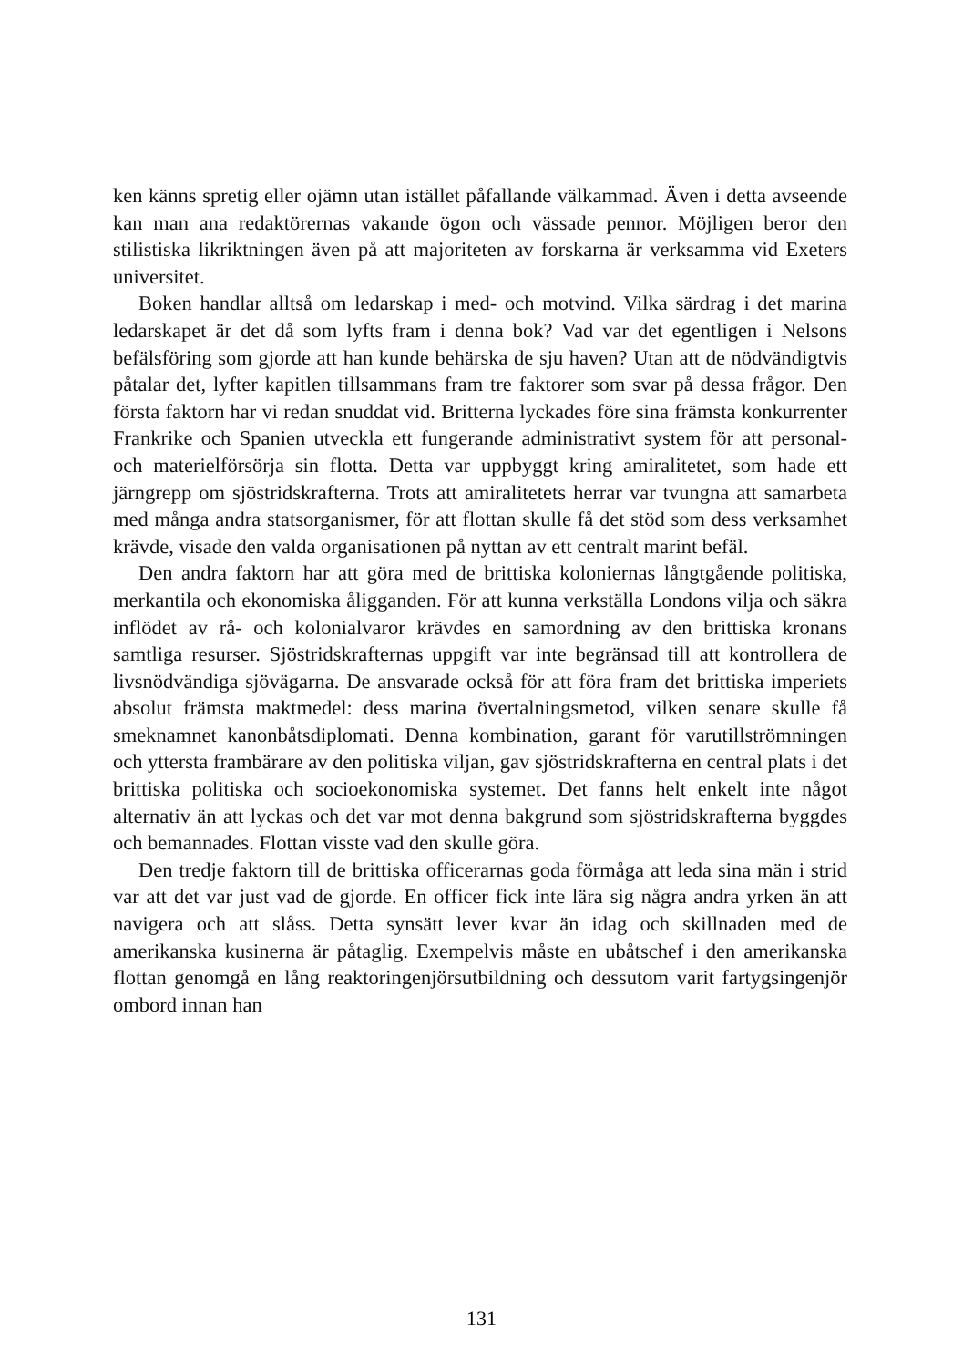ken känns spretig eller ojämn utan istället påfallande välkammad. Även i detta avseende kan man ana redaktörernas vakande ögon och vässade pennor. Möjligen beror den stilistiska likriktningen även på att majoriteten av forskarna är verksamma vid Exeters universitet.
Boken handlar alltså om ledarskap i med- och motvind. Vilka särdrag i det marina ledarskapet är det då som lyfts fram i denna bok? Vad var det egentligen i Nelsons befälsföring som gjorde att han kunde behärska de sju haven? Utan att de nödvändigtvis påtalar det, lyfter kapitlen tillsammans fram tre faktorer som svar på dessa frågor. Den första faktorn har vi redan snuddat vid. Britterna lyckades före sina främsta konkurrenter Frankrike och Spanien utveckla ett fungerande administrativt system för att personal- och materielförsörja sin flotta. Detta var uppbyggt kring amiralitetet, som hade ett järngrepp om sjöstridskrafterna. Trots att amiralitetets herrar var tvungna att samarbeta med många andra statsorganismer, för att flottan skulle få det stöd som dess verksamhet krävde, visade den valda organisationen på nyttan av ett centralt marint befäl.
Den andra faktorn har att göra med de brittiska koloniernas långtgående politiska, merkantila och ekonomiska åligganden. För att kunna verkställa Londons vilja och säkra inflödet av rå- och kolonialvaror krävdes en samordning av den brittiska kronans samtliga resurser. Sjöstridskrafternas uppgift var inte begränsad till att kontrollera de livsnödvändiga sjövägarna. De ansvarade också för att föra fram det brittiska imperiets absolut främsta maktmedel: dess marina övertalningsmetod, vilken senare skulle få smeknamnet kanonbåtsdiplomati. Denna kombination, garant för varutillströmningen och yttersta frambärare av den politiska viljan, gav sjöstridskrafterna en central plats i det brittiska politiska och socioekonomiska systemet. Det fanns helt enkelt inte något alternativ än att lyckas och det var mot denna bakgrund som sjöstridskrafterna byggdes och bemannades. Flottan visste vad den skulle göra.
Den tredje faktorn till de brittiska officerarnas goda förmåga att leda sina män i strid var att det var just vad de gjorde. En officer fick inte lära sig några andra yrken än att navigera och att slåss. Detta synsätt lever kvar än idag och skillnaden med de amerikanska kusinerna är påtaglig. Exempelvis måste en ubåtschef i den amerikanska flottan genomgå en lång reaktoringenjörsutbildning och dessutom varit fartygsingenjör ombord innan han
131